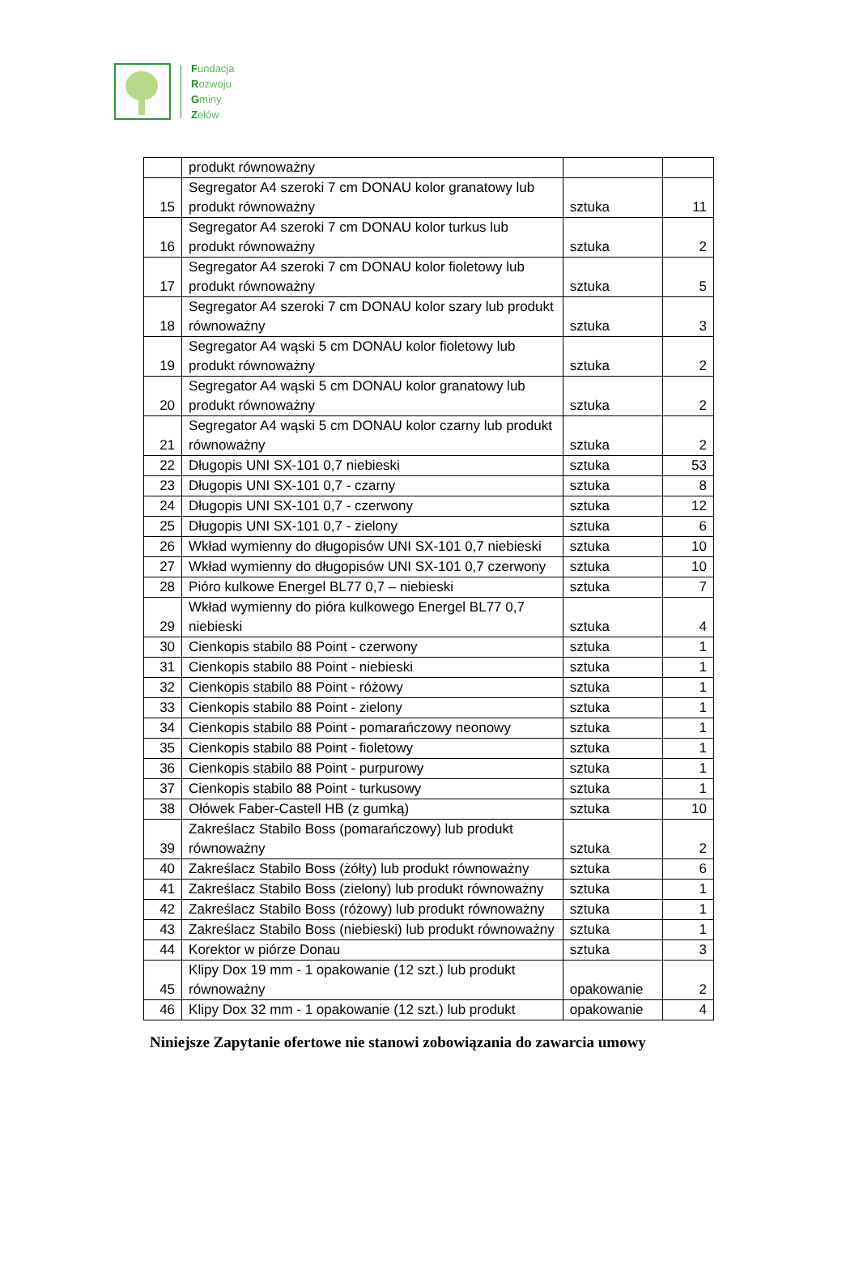Fundacja
Rozwoju
Gminy
Zelów
| | produkt równoważny | | |
| 15 | Segregator A4 szeroki 7 cm DONAU kolor granatowy lub produkt równoważny | sztuka | 11 |
| 16 | Segregator A4 szeroki 7 cm DONAU kolor turkus lub produkt równoważny | sztuka | 2 |
| 17 | Segregator A4 szeroki 7 cm DONAU kolor fioletowy lub produkt równoważny | sztuka | 5 |
| 18 | Segregator A4 szeroki 7 cm DONAU kolor szary lub produkt równoważny | sztuka | 3 |
| 19 | Segregator A4 wąski 5 cm DONAU kolor fioletowy lub produkt równoważny | sztuka | 2 |
| 20 | Segregator A4 wąski 5 cm DONAU kolor granatowy lub produkt równoważny | sztuka | 2 |
| 21 | Segregator A4 wąski 5 cm DONAU kolor czarny lub produkt równoważny | sztuka | 2 |
| 22 | Długopis UNI SX-101 0,7 niebieski | sztuka | 53 |
| 23 | Długopis UNI SX-101 0,7 - czarny | sztuka | 8 |
| 24 | Długopis UNI SX-101 0,7 - czerwony | sztuka | 12 |
| 25 | Długopis UNI SX-101 0,7 - zielony | sztuka | 6 |
| 26 | Wkład wymienny do długopisów UNI SX-101 0,7 niebieski | sztuka | 10 |
| 27 | Wkład wymienny do długopisów UNI SX-101 0,7 czerwony | sztuka | 10 |
| 28 | Pióro kulkowe Energel BL77 0,7 – niebieski | sztuka | 7 |
| 29 | Wkład wymienny do pióra kulkowego Energel BL77 0,7 niebieski | sztuka | 4 |
| 30 | Cienkopis stabilo 88 Point - czerwony | sztuka | 1 |
| 31 | Cienkopis stabilo 88 Point - niebieski | sztuka | 1 |
| 32 | Cienkopis stabilo 88 Point - różowy | sztuka | 1 |
| 33 | Cienkopis stabilo 88 Point - zielony | sztuka | 1 |
| 34 | Cienkopis stabilo 88 Point - pomarańczowy neonowy | sztuka | 1 |
| 35 | Cienkopis stabilo 88 Point - fioletowy | sztuka | 1 |
| 36 | Cienkopis stabilo 88 Point - purpurowy | sztuka | 1 |
| 37 | Cienkopis stabilo 88 Point - turkusowy | sztuka | 1 |
| 38 | Ołówek Faber-Castell HB (z gumką) | sztuka | 10 |
| 39 | Zakreślacz Stabilo Boss (pomarańczowy) lub produkt równoważny | sztuka | 2 |
| 40 | Zakreślacz Stabilo Boss (żółty) lub produkt równoważny | sztuka | 6 |
| 41 | Zakreślacz Stabilo Boss (zielony) lub produkt równoważny | sztuka | 1 |
| 42 | Zakreślacz Stabilo Boss (różowy) lub produkt równoważny | sztuka | 1 |
| 43 | Zakreślacz Stabilo Boss (niebieski) lub produkt równoważny | sztuka | 1 |
| 44 | Korektor w piórze Donau | sztuka | 3 |
| 45 | Klipy Dox 19 mm - 1 opakowanie (12 szt.) lub produkt równoważny | opakowanie | 2 |
| 46 | Klipy Dox 32 mm - 1 opakowanie (12 szt.) lub produkt | opakowanie | 4 |
Niniejsze Zapytanie ofertowe nie stanowi zobowiązania do zawarcia umowy